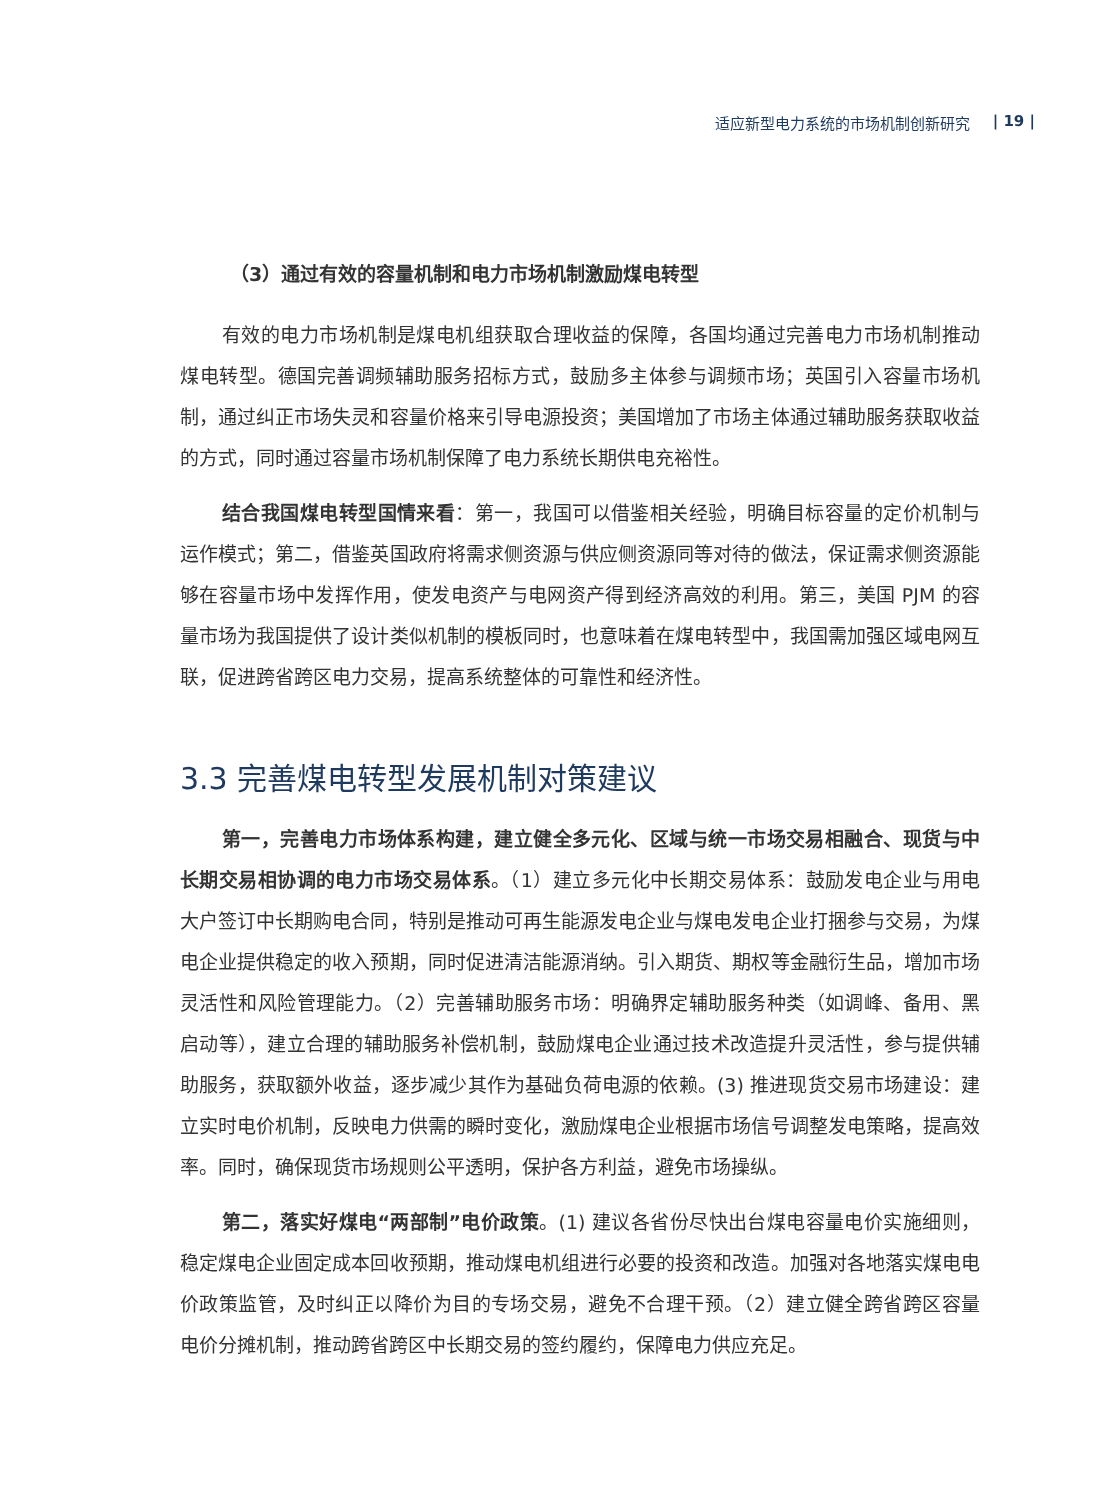适应新型电力系统的市场机制创新研究 | 19 |
（3）通过有效的容量机制和电力市场机制激励煤电转型
有效的电力市场机制是煤电机组获取合理收益的保障，各国均通过完善电力市场机制推动煤电转型。德国完善调频辅助服务招标方式，鼓励多主体参与调频市场；英国引入容量市场机制，通过纠正市场失灵和容量价格来引导电源投资；美国增加了市场主体通过辅助服务获取收益的方式，同时通过容量市场机制保障了电力系统长期供电充裕性。
结合我国煤电转型国情来看：第一，我国可以借鉴相关经验，明确目标容量的定价机制与运作模式；第二，借鉴英国政府将需求侧资源与供应侧资源同等对待的做法，保证需求侧资源能够在容量市场中发挥作用，使发电资产与电网资产得到经济高效的利用。第三，美国 PJM 的容量市场为我国提供了设计类似机制的模板同时，也意味着在煤电转型中，我国需加强区域电网互联，促进跨省跨区电力交易，提高系统整体的可靠性和经济性。
3.3 完善煤电转型发展机制对策建议
第一，完善电力市场体系构建，建立健全多元化、区域与统一市场交易相融合、现货与中长期交易相协调的电力市场交易体系。（1）建立多元化中长期交易体系：鼓励发电企业与用电大户签订中长期购电合同，特别是推动可再生能源发电企业与煤电发电企业打捆参与交易，为煤电企业提供稳定的收入预期，同时促进清洁能源消纳。引入期货、期权等金融衍生品，增加市场灵活性和风险管理能力。（2）完善辅助服务市场：明确界定辅助服务种类（如调峰、备用、黑启动等），建立合理的辅助服务补偿机制，鼓励煤电企业通过技术改造提升灵活性，参与提供辅助服务，获取额外收益，逐步减少其作为基础负荷电源的依赖。(3) 推进现货交易市场建设：建立实时电价机制，反映电力供需的瞬时变化，激励煤电企业根据市场信号调整发电策略，提高效率。同时，确保现货市场规则公平透明，保护各方利益，避免市场操纵。
第二，落实好煤电“两部制”电价政策。(1) 建议各省份尽快出台煤电容量电价实施细则，稳定煤电企业固定成本回收预期，推动煤电机组进行必要的投资和改造。加强对各地落实煤电电价政策监管，及时纠正以降价为目的专场交易，避免不合理干预。（2）建立健全跨省跨区容量电价分摊机制，推动跨省跨区中长期交易的签约履约，保障电力供应充足。